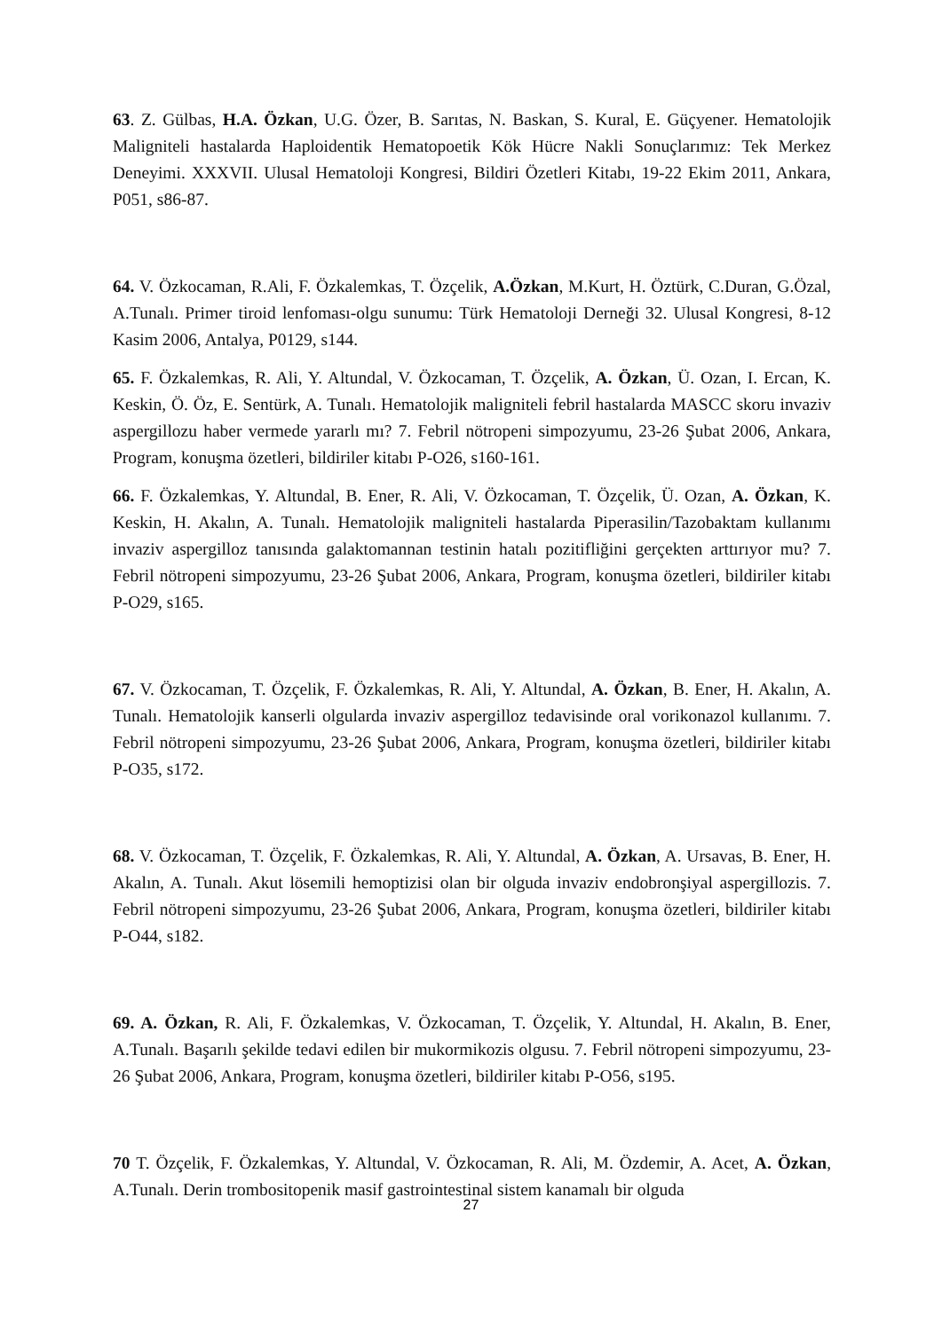63. Z. Gülbas, H.A. Özkan, U.G. Özer, B. Sarıtas, N. Baskan, S. Kural, E. Güçyener. Hematolojik Maligniteli hastalarda Haploidentik Hematopoetik Kök Hücre Nakli Sonuçlarımız: Tek Merkez Deneyimi. XXXVII. Ulusal Hematoloji Kongresi, Bildiri Özetleri Kitabı, 19-22 Ekim 2011, Ankara, P051, s86-87.
64. V. Özkocaman, R.Ali, F. Özkalemkas, T. Özçelik, A.Özkan, M.Kurt, H. Öztürk, C.Duran, G.Özal, A.Tunalı. Primer tiroid lenfoması-olgu sunumu: Türk Hematoloji Derneği 32. Ulusal Kongresi, 8-12 Kasim 2006, Antalya, P0129, s144.
65. F. Özkalemkas, R. Ali, Y. Altundal, V. Özkocaman, T. Özçelik, A. Özkan, Ü. Ozan, I. Ercan, K. Keskin, Ö. Öz, E. Sentürk, A. Tunalı. Hematolojik maligniteli febril hastalarda MASCC skoru invaziv aspergillozu haber vermede yararlı mı? 7. Febril nötropeni simpozyumu, 23-26 Şubat 2006, Ankara, Program, konuşma özetleri, bildiriler kitabı P-O26, s160-161.
66. F. Özkalemkas, Y. Altundal, B. Ener, R. Ali, V. Özkocaman, T. Özçelik, Ü. Ozan, A. Özkan, K. Keskin, H. Akalın, A. Tunalı. Hematolojik maligniteli hastalarda Piperasilin/Tazobaktam kullanımı invaziv aspergilloz tanısında galaktomannan testinin hatalı pozitifliğini gerçekten arttırıyor mu? 7. Febril nötropeni simpozyumu, 23-26 Şubat 2006, Ankara, Program, konuşma özetleri, bildiriler kitabı P-O29, s165.
67. V. Özkocaman, T. Özçelik, F. Özkalemkas, R. Ali, Y. Altundal, A. Özkan, B. Ener, H. Akalın, A. Tunalı. Hematolojik kanserli olgularda invaziv aspergilloz tedavisinde oral vorikonazol kullanımı. 7. Febril nötropeni simpozyumu, 23-26 Şubat 2006, Ankara, Program, konuşma özetleri, bildiriler kitabı P-O35, s172.
68. V. Özkocaman, T. Özçelik, F. Özkalemkas, R. Ali, Y. Altundal, A. Özkan, A. Ursavas, B. Ener, H. Akalın, A. Tunalı. Akut lösemili hemoptizisi olan bir olguda invaziv endobronşiyal aspergillozis. 7. Febril nötropeni simpozyumu, 23-26 Şubat 2006, Ankara, Program, konuşma özetleri, bildiriler kitabı P-O44, s182.
69. A. Özkan, R. Ali, F. Özkalemkas, V. Özkocaman, T. Özçelik, Y. Altundal, H. Akalın, B. Ener, A.Tunalı. Başarılı şekilde tedavi edilen bir mukormikozis olgusu. 7. Febril nötropeni simpozyumu, 23-26 Şubat 2006, Ankara, Program, konuşma özetleri, bildiriler kitabı P-O56, s195.
70 T. Özçelik, F. Özkalemkas, Y. Altundal, V. Özkocaman, R. Ali, M. Özdemir, A. Acet, A. Özkan, A.Tunalı. Derin trombositopenik masif gastrointestinal sistem kanamalı bir olguda
27